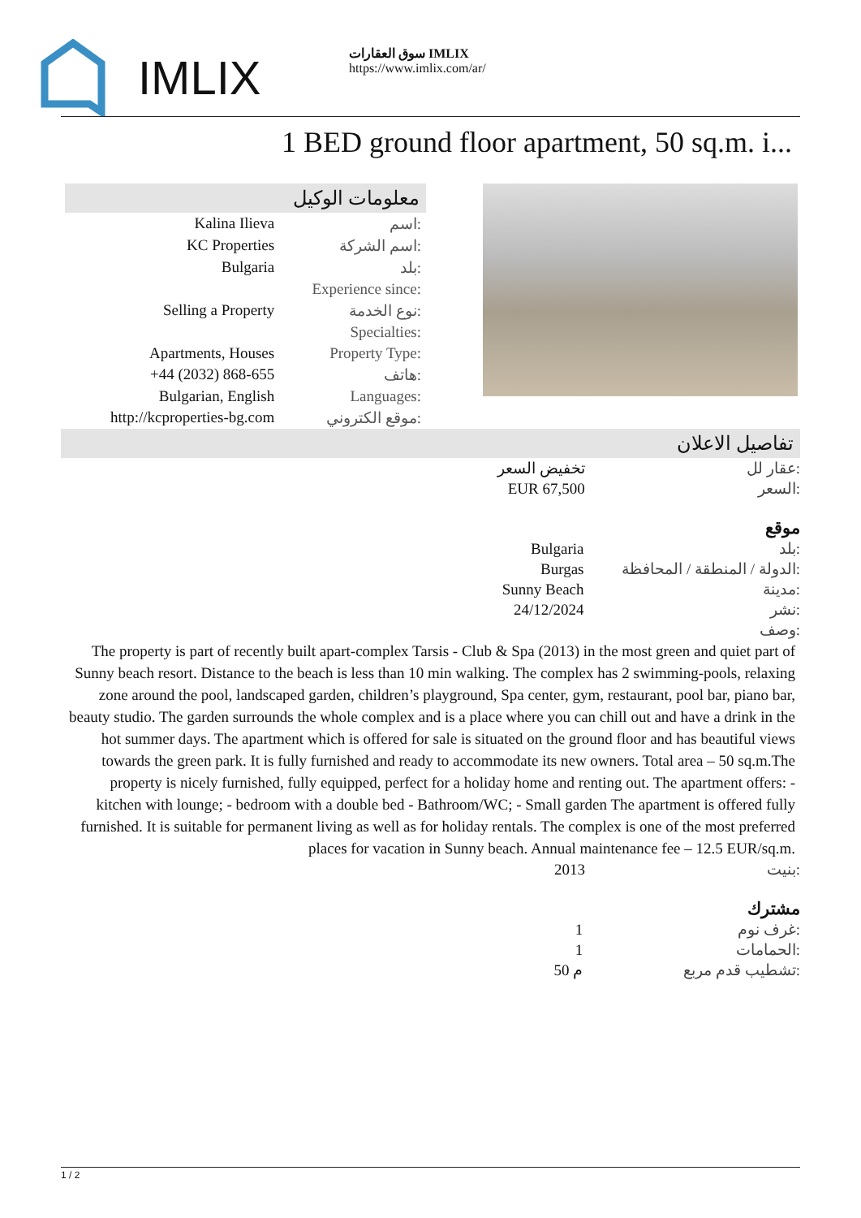IMLIX
سوق العقارات IMLIX
https://www.imlix.com/ar/
1 BED ground floor apartment, 50 sq.m. i...
معلومات الوكيل
| Kalina Ilieva | اسم: |
| KC Properties | اسم الشركة: |
| Bulgaria | بلد: |
| | Experience since: |
| Selling a Property | نوع الخدمة: |
| | Specialties: |
| Apartments, Houses | Property Type: |
| +44 (2032) 868-655 | هاتف: |
| Bulgarian, English | Languages: |
| http://kcproperties-bg.com | موقع الكتروني: |
تفاصيل الاعلان
| تخفيض السعر | عقار لل: |
| EUR 67,500 | السعر: |
موقع
| Bulgaria | بلد: |
| Burgas | الدولة / المنطقة / المحافظة: |
| Sunny Beach | مدينة: |
| 24/12/2024 | نشر: |
| | وصف: |
The property is part of recently built apart-complex Tarsis - Club & Spa (2013) in the most green and quiet part of Sunny beach resort. Distance to the beach is less than 10 min walking. The complex has 2 swimming-pools, relaxing zone around the pool, landscaped garden, children’s playground, Spa center, gym, restaurant, pool bar, piano bar, beauty studio. The garden surrounds the whole complex and is a place where you can chill out and have a drink in the hot summer days. The apartment which is offered for sale is situated on the ground floor and has beautiful views towards the green park. It is fully furnished and ready to accommodate its new owners. Total area – 50 sq.m.The property is nicely furnished, fully equipped, perfect for a holiday home and renting out. The apartment offers: - kitchen with lounge; - bedroom with a double bed - Bathroom/WC; - Small garden The apartment is offered fully furnished. It is suitable for permanent living as well as for holiday rentals. The complex is one of the most preferred places for vacation in Sunny beach. Annual maintenance fee – 12.5 EUR/sq.m.
| 2013 | بنيت: |
مشترك
| 1 | غرف نوم: |
| 1 | الحمامات: |
| 50 م | تشطيب قدم مربع: |
1 / 2